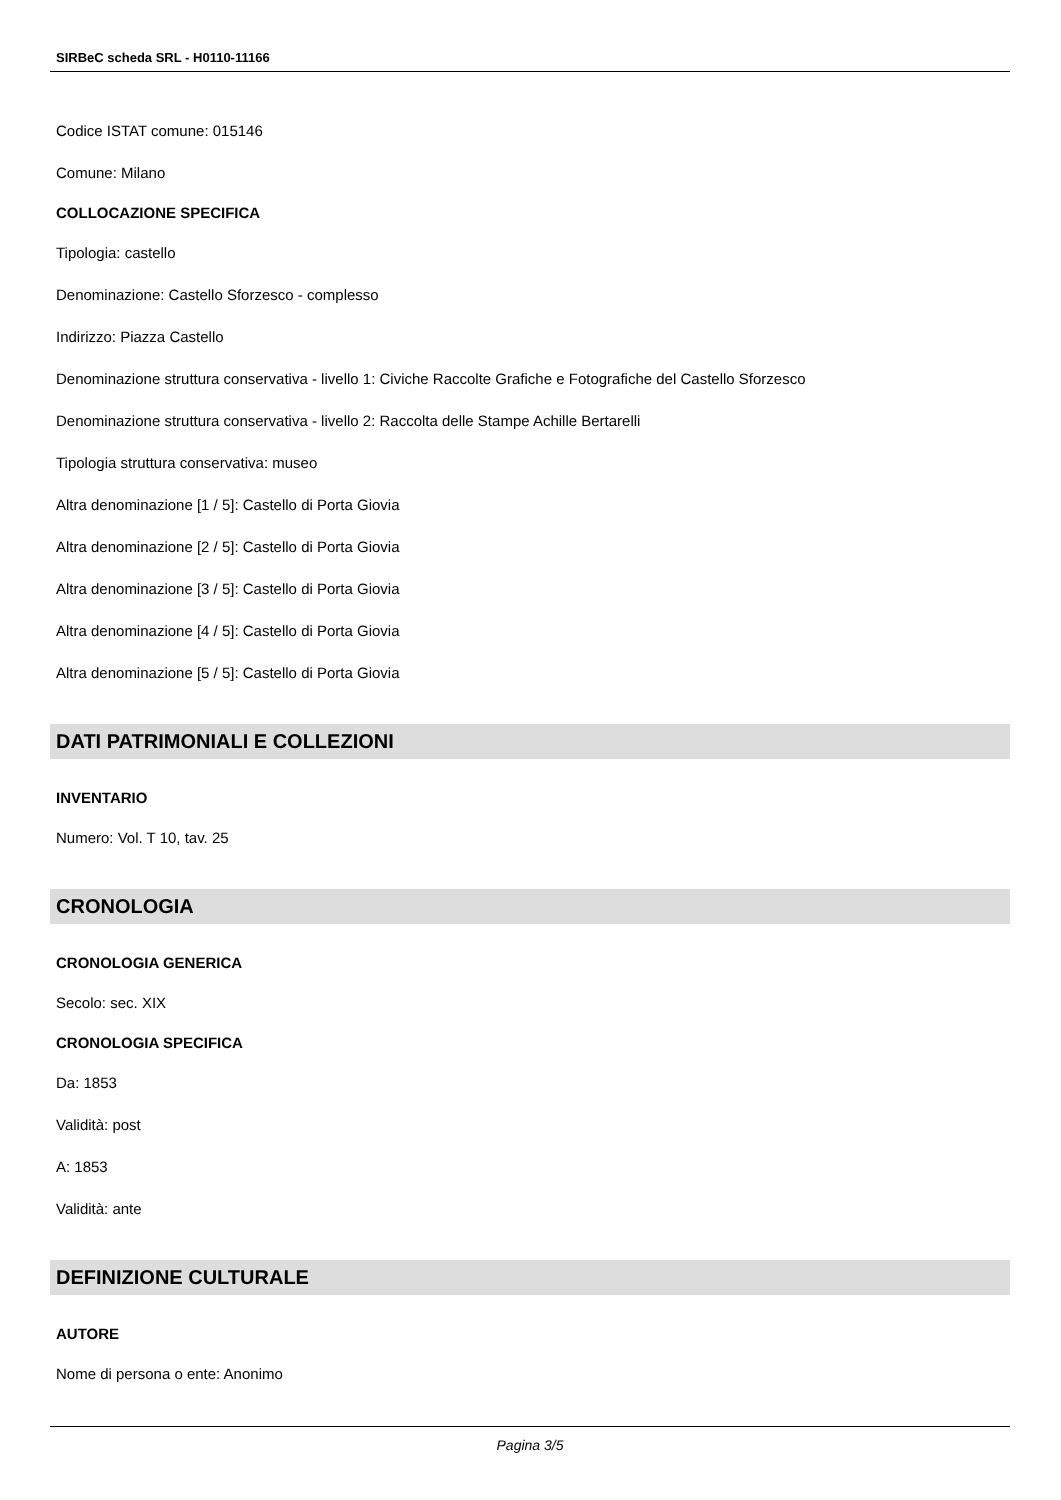SIRBeC scheda SRL - H0110-11166
Codice ISTAT comune: 015146
Comune: Milano
COLLOCAZIONE SPECIFICA
Tipologia: castello
Denominazione: Castello Sforzesco - complesso
Indirizzo: Piazza Castello
Denominazione struttura conservativa - livello 1: Civiche Raccolte Grafiche e Fotografiche del Castello Sforzesco
Denominazione struttura conservativa - livello 2: Raccolta delle Stampe Achille Bertarelli
Tipologia struttura conservativa: museo
Altra denominazione [1 / 5]: Castello di Porta Giovia
Altra denominazione [2 / 5]: Castello di Porta Giovia
Altra denominazione [3 / 5]: Castello di Porta Giovia
Altra denominazione [4 / 5]: Castello di Porta Giovia
Altra denominazione [5 / 5]: Castello di Porta Giovia
DATI PATRIMONIALI E COLLEZIONI
INVENTARIO
Numero: Vol. T 10, tav. 25
CRONOLOGIA
CRONOLOGIA GENERICA
Secolo: sec. XIX
CRONOLOGIA SPECIFICA
Da: 1853
Validità: post
A: 1853
Validità: ante
DEFINIZIONE CULTURALE
AUTORE
Nome di persona o ente: Anonimo
Pagina 3/5